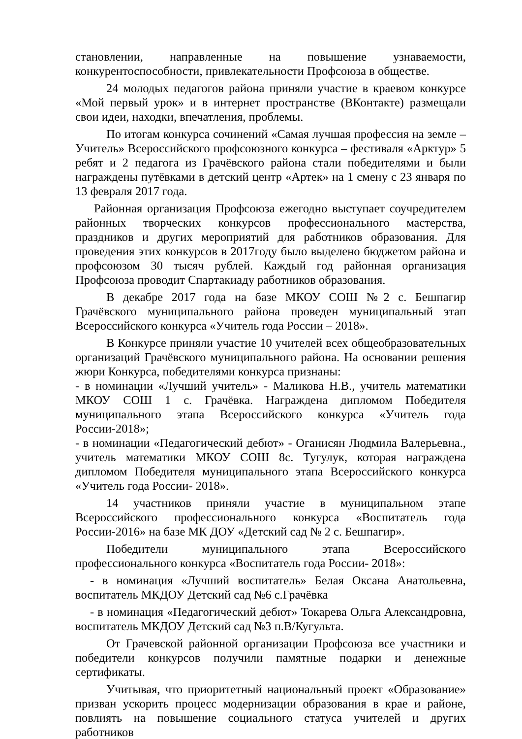становлении, направленные на повышение узнаваемости, конкурентоспособности, привлекательности Профсоюза в обществе.
24 молодых педагогов района приняли участие в краевом конкурсе «Мой первый урок» и в интернет пространстве (ВКонтакте) размещали свои идеи, находки, впечатления, проблемы.
По итогам конкурса сочинений «Самая лучшая профессия на земле – Учитель» Всероссийского профсоюзного конкурса – фестиваля «Арктур» 5 ребят и 2 педагога из Грачёвского района стали победителями и были награждены путёвками в детский центр «Артек» на 1 смену с 23 января по 13 февраля 2017 года.
Районная организация Профсоюза ежегодно выступает соучредителем районных творческих конкурсов профессионального мастерства, праздников и других мероприятий для работников образования. Для проведения этих конкурсов в 2017году было выделено бюджетом района и профсоюзом 30 тысяч рублей. Каждый год районная организация Профсоюза проводит Спартакиаду работников образования.
В декабре 2017 года на базе МКОУ СОШ №2 с. Бешпагир Грачёвского муниципального района проведен муниципальный этап Всероссийского конкурса «Учитель года России – 2018».
В Конкурсе приняли участие 10 учителей всех общеобразовательных организаций Грачёвского муниципального района. На основании решения жюри Конкурса, победителями конкурса признаны:
- в номинации «Лучший учитель» - Маликова Н.В., учитель математики МКОУ СОШ 1 с. Грачёвка. Награждена дипломом Победителя муниципального этапа Всероссийского конкурса «Учитель года России-2018»;
- в номинации «Педагогический дебют» - Оганисян Людмила Валерьевна., учитель математики МКОУ СОШ 8с. Тугулук, которая награждена дипломом Победителя муниципального этапа Всероссийского конкурса «Учитель года России- 2018».
14 участников приняли участие в муниципальном этапе Всероссийского профессионального конкурса «Воспитатель года России-2016» на базе МК ДОУ «Детский сад № 2 с. Бешпагир».
Победители муниципального этапа Всероссийского профессионального конкурса «Воспитатель года России- 2018»:
- в номинация «Лучший воспитатель» Белая Оксана Анатольевна, воспитатель МКДОУ Детский сад №6 с.Грачёвка
- в номинация «Педагогический дебют» Токарева Ольга Александровна, воспитатель МКДОУ Детский сад №3 п.В/Кугульта.
От Грачевской районной организации Профсоюза все участники и победители конкурсов получили памятные подарки и денежные сертификаты.
Учитывая, что приоритетный национальный проект «Образование» призван ускорить процесс модернизации образования в крае и районе, повлиять на повышение социального статуса учителей и других работников